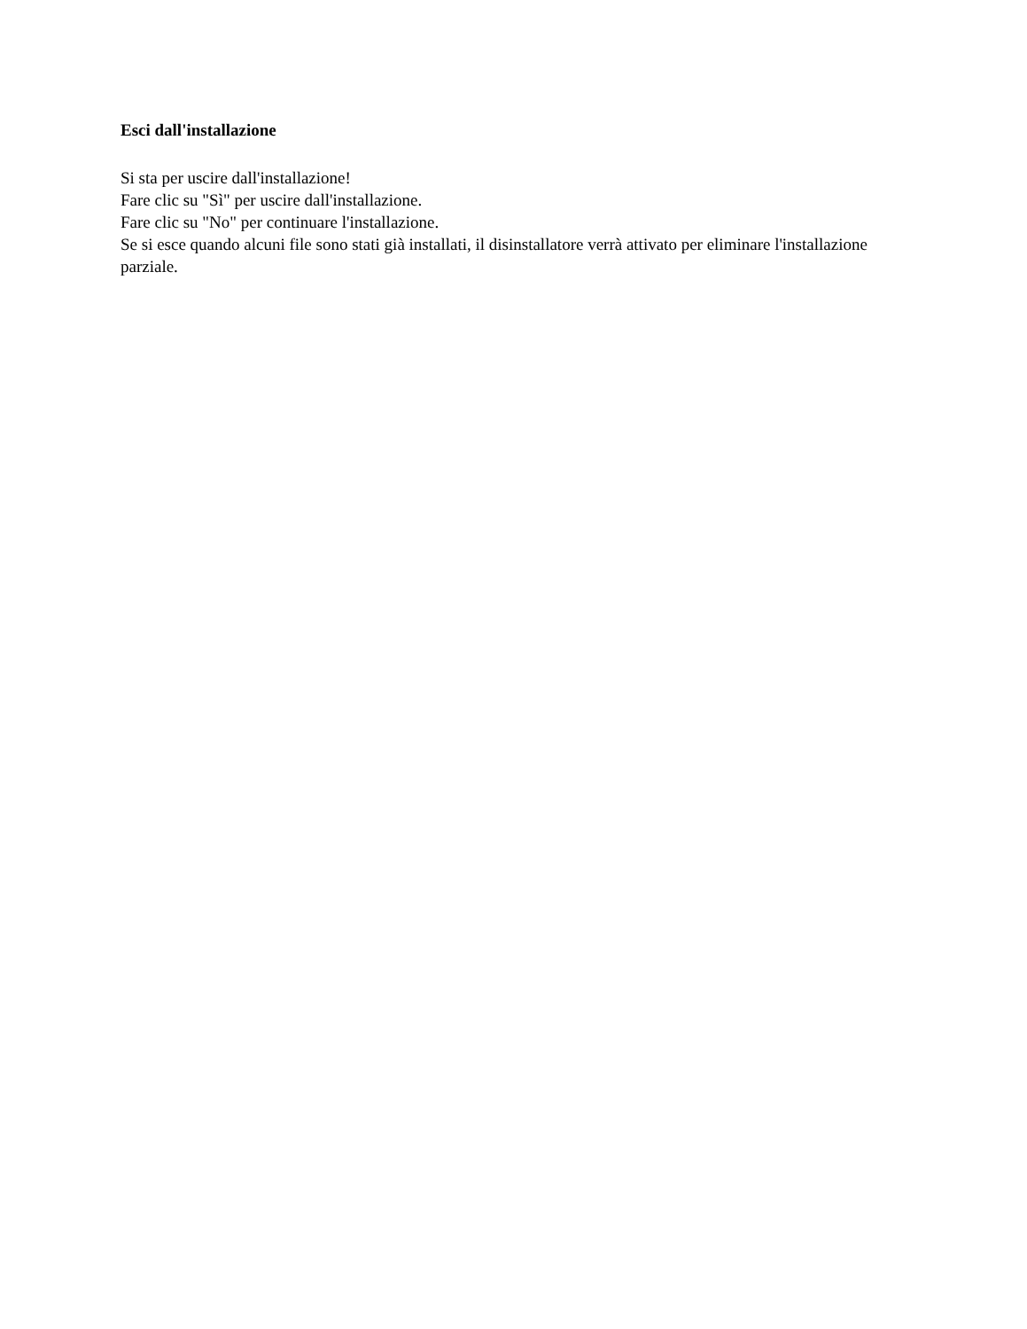Esci dall'installazione
Si sta per uscire dall'installazione!
Fare clic su "Sì" per uscire dall'installazione.
Fare clic su "No" per continuare l'installazione.
Se si esce quando alcuni file sono stati già installati, il disinstallatore verrà attivato per eliminare l'installazione parziale.